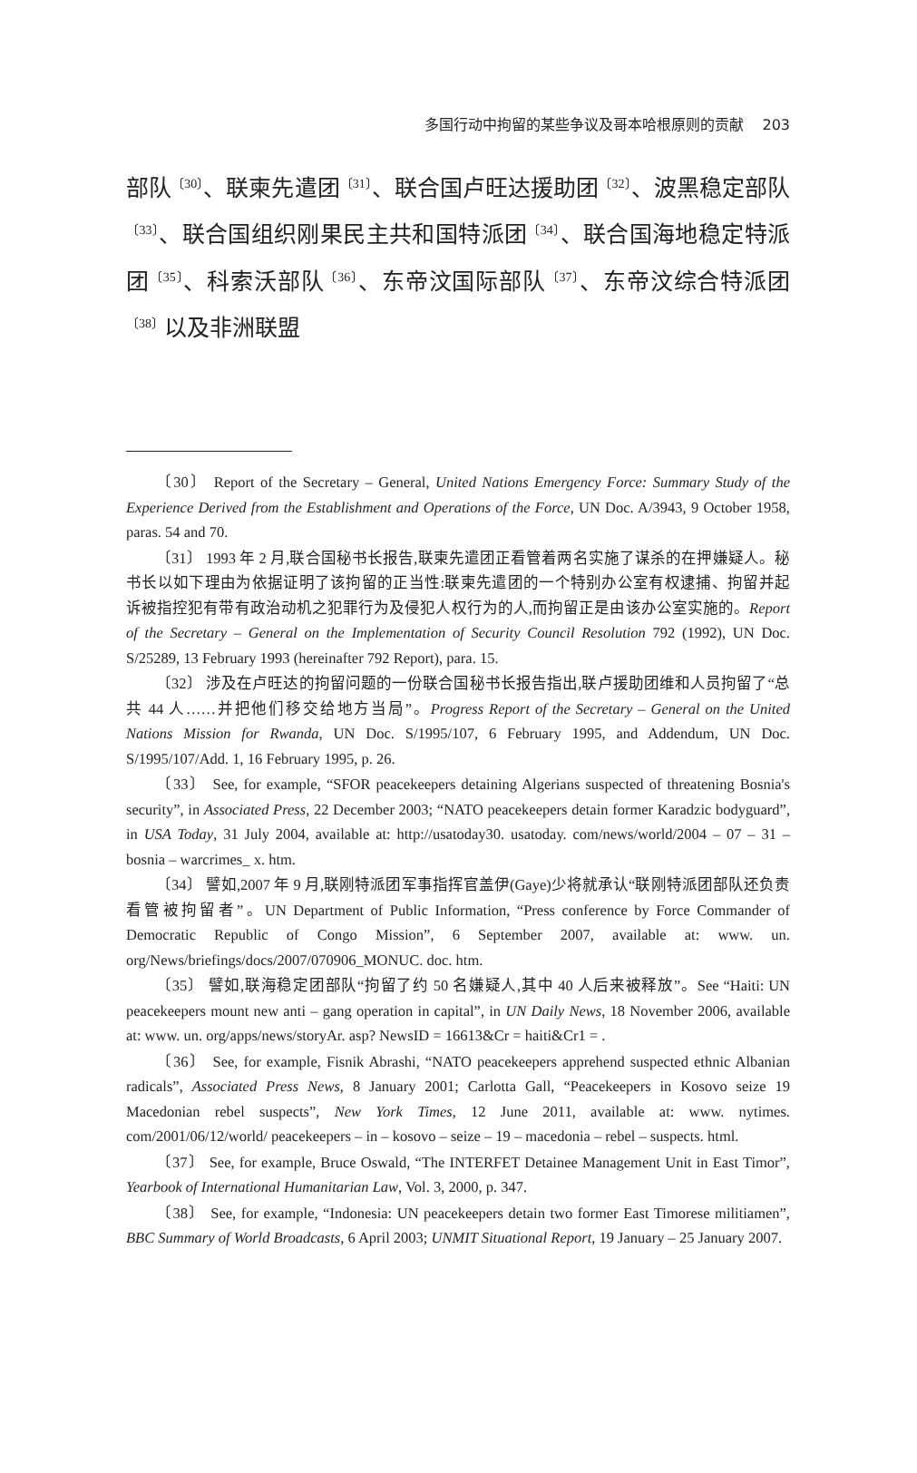多国行动中拘留的某些争议及哥本哈根原则的贡献 203
部队<sup>〔30〕</sup>、联柬先遣团<sup>〔31〕</sup>、联合国卢旺达援助团<sup>〔32〕</sup>、波黑稳定部队<sup>〔33〕</sup>、联合国组织刚果民主共和国特派团<sup>〔34〕</sup>、联合国海地稳定特派团<sup>〔35〕</sup>、科索沃部队<sup>〔36〕</sup>、东帝汶国际部队<sup>〔37〕</sup>、东帝汶综合特派团<sup>〔38〕</sup>以及非洲联盟
〔30〕 Report of the Secretary – General, United Nations Emergency Force: Summary Study of the Experience Derived from the Establishment and Operations of the Force, UN Doc. A/3943, 9 October 1958, paras. 54 and 70.
〔31〕 1993 年 2 月,联合国秘书长报告,联柬先遣团正看管着两名实施了谋杀的在押嫌疑人。秘书长以如下理由为依据证明了该拘留的正当性:联柬先遣团的一个特别办公室有权逮捕、拘留并起诉被指控犯有带有政治动机之犯罪行为及侵犯人权行为的人,而拘留正是由该办公室实施的。Report of the Secretary – General on the Implementation of Security Council Resolution 792 (1992), UN Doc. S/25289, 13 February 1993 (hereinafter 792 Report), para. 15.
〔32〕 涉及在卢旺达的拘留问题的一份联合国秘书长报告指出,联卢援助团维和人员拘留了“总共 44 人……并把他们移交给地方当局”。Progress Report of the Secretary – General on the United Nations Mission for Rwanda, UN Doc. S/1995/107, 6 February 1995, and Addendum, UN Doc. S/1995/107/Add. 1, 16 February 1995, p. 26.
〔33〕 See, for example, “SFOR peacekeepers detaining Algerians suspected of threatening Bosnia's security”, in Associated Press, 22 December 2003; “NATO peacekeepers detain former Karadzic bodyguard”, in USA Today, 31 July 2004, available at: http://usatoday30. usatoday. com/news/world/2004 – 07 – 31 – bosnia – warcrimes_ x. htm.
〔34〕 譬如,2007 年 9 月,联刚特派团军事指挥官盖伊(Gaye)少将就承认“联刚特派团部队还负责看管被拘留者”。UN Department of Public Information, “Press conference by Force Commander of Democratic Republic of Congo Mission”, 6 September 2007, available at: www. un. org/News/briefings/docs/2007/070906_MONUC. doc. htm.
〔35〕 譬如,联海稳定团部队“拘留了约 50 名嫌疑人,其中 40 人后来被释放”。See “Haiti: UN peacekeepers mount new anti – gang operation in capital”, in UN Daily News, 18 November 2006, available at: www. un. org/apps/news/storyAr. asp? NewsID = 16613&Cr = haiti&Cr1 = .
〔36〕 See, for example, Fisnik Abrashi, “NATO peacekeepers apprehend suspected ethnic Albanian radicals”, Associated Press News, 8 January 2001; Carlotta Gall, “Peacekeepers in Kosovo seize 19 Macedonian rebel suspects”, New York Times, 12 June 2011, available at: www. nytimes. com/2001/06/12/world/ peacekeepers – in – kosovo – seize – 19 – macedonia – rebel – suspects. html.
〔37〕 See, for example, Bruce Oswald, “The INTERFET Detainee Management Unit in East Timor”, Yearbook of International Humanitarian Law, Vol. 3, 2000, p. 347.
〔38〕 See, for example, “Indonesia: UN peacekeepers detain two former East Timorese militiamen”, BBC Summary of World Broadcasts, 6 April 2003; UNMIT Situational Report, 19 January – 25 January 2007.